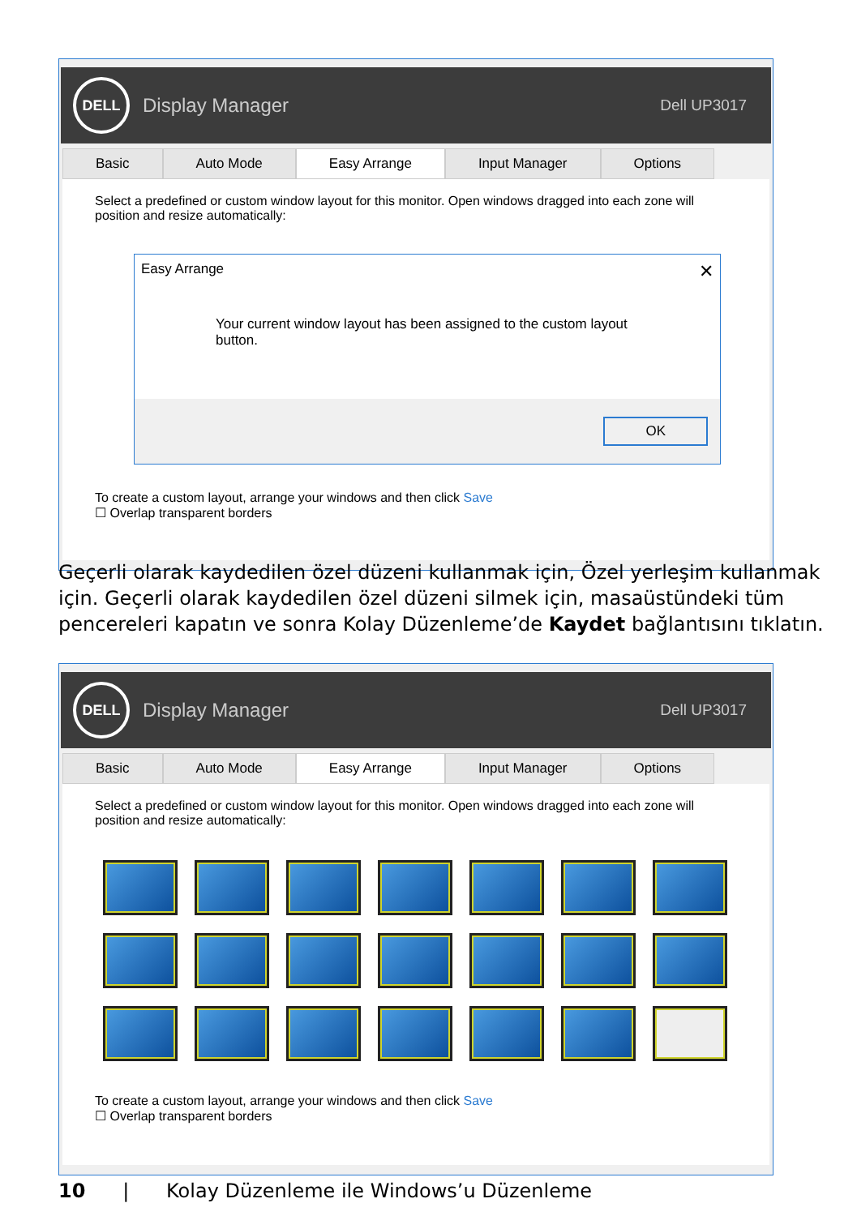DELL
Display Manager Dell UP3017
Basic Auto Mode Easy Arrange Input Manager Options
Select a predefined or custom window layout for this monitor. Open windows dragged into each zone will position and resize automatically:
To create a custom layout, arrange your windows and then click Save
☐ Overlap transparent borders
Easy Arrange ✕
Your current window layout has been assigned to the custom layout button.
OK
Geçerli olarak kaydedilen özel düzeni kullanmak için, Özel yerleşim kullanmak için. Geçerli olarak kaydedilen özel düzeni silmek için, masaüstündeki tüm pencereleri kapatın ve sonra Kolay Düzenleme’de Kaydet bağlantısını tıklatın.
DELL
Display Manager Dell UP3017
Basic Auto Mode Easy Arrange Input Manager Options
Select a predefined or custom window layout for this monitor. Open windows dragged into each zone will position and resize automatically:
To create a custom layout, arrange your windows and then click Save
☐ Overlap transparent borders
10 | Kolay Düzenleme ile Windows’u Düzenleme